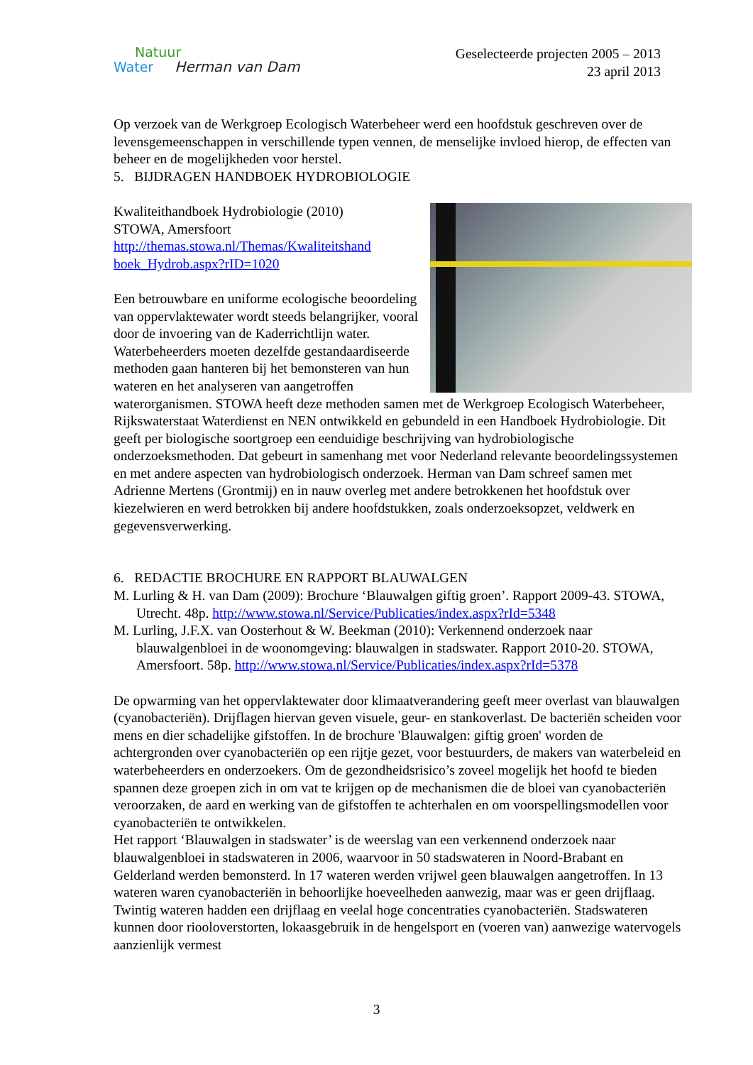Natuur
Water Herman van Dam
Geselecteerde projecten 2005 – 2013
23 april 2013
Op verzoek van de Werkgroep Ecologisch Waterbeheer werd een hoofdstuk geschreven over de levensgemeenschappen in verschillende typen vennen, de menselijke invloed hierop, de effecten van beheer en de mogelijkheden voor herstel.
5. BIJDRAGEN HANDBOEK HYDROBIOLOGIE
Kwaliteithandboek Hydrobiologie (2010)
STOWA, Amersfoort
http://themas.stowa.nl/Themas/Kwaliteitshand boek_Hydrob.aspx?rID=1020
Een betrouwbare en uniforme ecologische beoordeling van oppervlaktewater wordt steeds belangrijker, vooral door de invoering van de Kaderrichtlijn water. Waterbeheerders moeten dezelfde gestandaardiseerde methoden gaan hanteren bij het bemonsteren van hun wateren en het analyseren van aangetroffen waterorganismen. STOWA heeft deze methoden samen met de Werkgroep Ecologisch Waterbeheer, Rijkswaterstaat Waterdienst en NEN ontwikkeld en gebundeld in een Handboek Hydrobiologie. Dit geeft per biologische soortgroep een eenduidige beschrijving van hydrobiologische onderzoeksmethoden. Dat gebeurt in samenhang met voor Nederland relevante beoordelingssystemen en met andere aspecten van hydrobiologisch onderzoek. Herman van Dam schreef samen met Adrienne Mertens (Grontmij) en in nauw overleg met andere betrokkenen het hoofdstuk over kiezelwieren en werd betrokken bij andere hoofdstukken, zoals onderzoeksopzet, veldwerk en gegevensverwerking.
6. REDACTIE BROCHURE EN RAPPORT BLAUWALGEN
M. Lurling & H. van Dam (2009): Brochure ‘Blauwalgen giftig groen’. Rapport 2009-43. STOWA, Utrecht. 48p. http://www.stowa.nl/Service/Publicaties/index.aspx?rId=5348
M. Lurling, J.F.X. van Oosterhout & W. Beekman (2010): Verkennend onderzoek naar blauwalgenbloei in de woonomgeving: blauwalgen in stadswater. Rapport 2010-20. STOWA, Amersfoort. 58p. http://www.stowa.nl/Service/Publicaties/index.aspx?rId=5378
De opwarming van het oppervlaktewater door klimaatverandering geeft meer overlast van blauwalgen (cyanobacteriën). Drijflagen hiervan geven visuele, geur- en stankoverlast. De bacteriën scheiden voor mens en dier schadelijke gifstoffen. In de brochure 'Blauwalgen: giftig groen' worden de achtergronden over cyanobacteriën op een rijtje gezet, voor bestuurders, de makers van waterbeleid en waterbeheerders en onderzoekers. Om de gezondheidsrisico’s zoveel mogelijk het hoofd te bieden spannen deze groepen zich in om vat te krijgen op de mechanismen die de bloei van cyanobacteriën veroorzaken, de aard en werking van de gifstoffen te achterhalen en om voorspellingsmodellen voor cyanobacteriën te ontwikkelen.
Het rapport ‘Blauwalgen in stadswater’ is de weerslag van een verkennend onderzoek naar blauwalgenbloei in stadswateren in 2006, waarvoor in 50 stadswateren in Noord-Brabant en Gelderland werden bemonsterd. In 17 wateren werden vrijwel geen blauwalgen aangetroffen. In 13 wateren waren cyanobacteriën in behoorlijke hoeveelheden aanwezig, maar was er geen drijflaag. Twintig wateren hadden een drijflaag en veelal hoge concentraties cyanobacteriën. Stadswateren kunnen door riooloverstorten, lokaasgebruik in de hengelsport en (voeren van) aanwezige watervogels aanzienlijk vermest
3